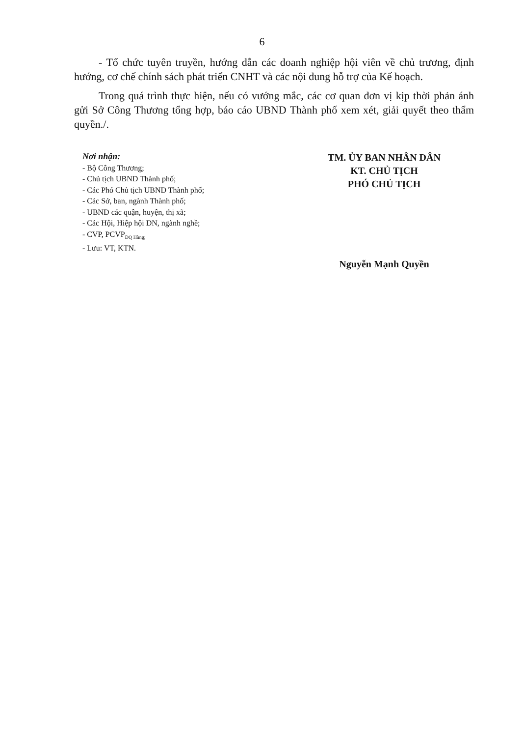6
- Tổ chức tuyên truyền, hướng dẫn các doanh nghiệp hội viên về chủ trương, định hướng, cơ chế chính sách phát triển CNHT và các nội dung hỗ trợ của Kế hoạch.
Trong quá trình thực hiện, nếu có vướng mắc, các cơ quan đơn vị kịp thời phản ánh gửi Sở Công Thương tổng hợp, báo cáo UBND Thành phố xem xét, giải quyết theo thẩm quyền./.
Nơi nhận:
- Bộ Công Thương;
- Chủ tịch UBND Thành phố;
- Các Phó Chủ tịch UBND Thành phố;
- Các Sở, ban, ngành Thành phố;
- UBND các quận, huyện, thị xã;
- Các Hội, Hiệp hội DN, ngành nghề;
- CVP, PCVP<sub>ĐQ Hùng;</sub>
- Lưu: VT, KTN.
TM. ỦY BAN NHÂN DÂN
KT. CHỦ TỊCH
PHÓ CHỦ TỊCH
Nguyễn Mạnh Quyền